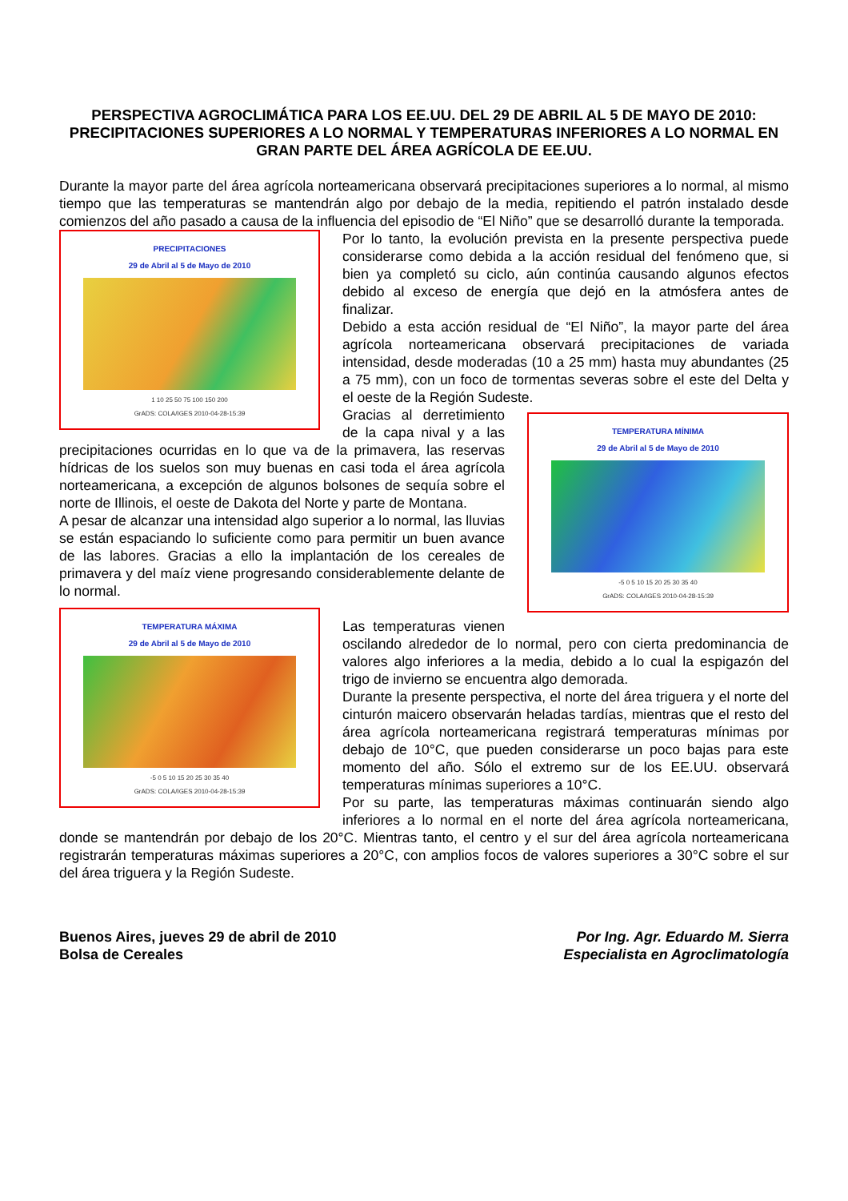PERSPECTIVA AGROCLIMÁTICA PARA LOS EE.UU. DEL 29 DE ABRIL AL 5 DE MAYO DE 2010: PRECIPITACIONES SUPERIORES A LO NORMAL Y TEMPERATURAS INFERIORES A LO NORMAL EN GRAN PARTE DEL ÁREA AGRÍCOLA DE EE.UU.
Durante la mayor parte del área agrícola norteamericana observará precipitaciones superiores a lo normal, al mismo tiempo que las temperaturas se mantendrán algo por debajo de la media, repitiendo el patrón instalado desde comienzos del año pasado a causa de la influencia del episodio de “El Niño” que se desarrolló durante la temporada.
PRECIPITACIONES
29 de Abril al 5 de Mayo de 2010
1 10 25 50 75 100 150 200
GrADS: COLA/IGES 2010-04-28-15:39
Por lo tanto, la evolución prevista en la presente perspectiva puede considerarse como debida a la acción residual del fenómeno que, si bien ya completó su ciclo, aún continúa causando algunos efectos debido al exceso de energía que dejó en la atmósfera antes de finalizar.
Debido a esta acción residual de “El Niño”, la mayor parte del área agrícola norteamericana observará precipitaciones de variada intensidad, desde moderadas (10 a 25 mm) hasta muy abundantes (25 a 75 mm), con un foco de tormentas severas sobre el este del Delta y el oeste de la Región Sudeste.
TEMPERATURA MÍNIMA
29 de Abril al 5 de Mayo de 2010
-5 0 5 10 15 20 25 30 35 40
GrADS: COLA/IGES 2010-04-28-15:39
Gracias al derretimiento de la capa nival y a las precipitaciones ocurridas en lo que va de la primavera, las reservas hídricas de los suelos son muy buenas en casi toda el área agrícola norteamericana, a excepción de algunos bolsones de sequía sobre el norte de Illinois, el oeste de Dakota del Norte y parte de Montana.
A pesar de alcanzar una intensidad algo superior a lo normal, las lluvias se están espaciando lo suficiente como para permitir un buen avance de las labores. Gracias a ello la implantación de los cereales de primavera y del maíz viene progresando considerablemente delante de lo normal.
TEMPERATURA MÁXIMA
29 de Abril al 5 de Mayo de 2010
-5 0 5 10 15 20 25 30 35 40
GrADS: COLA/IGES 2010-04-28-15:39
Las temperaturas vienen oscilando alrededor de lo normal, pero con cierta predominancia de valores algo inferiores a la media, debido a lo cual la espigazón del trigo de invierno se encuentra algo demorada.
Durante la presente perspectiva, el norte del área triguera y el norte del cinturón maicero observarán heladas tardías, mientras que el resto del área agrícola norteamericana registrará temperaturas mínimas por debajo de 10°C, que pueden considerarse un poco bajas para este momento del año. Sólo el extremo sur de los EE.UU. observará temperaturas mínimas superiores a 10°C.
Por su parte, las temperaturas máximas continuarán siendo algo inferiores a lo normal en el norte del área agrícola norteamericana, donde se mantendrán por debajo de los 20°C. Mientras tanto, el centro y el sur del área agrícola norteamericana registrarán temperaturas máximas superiores a 20°C, con amplios focos de valores superiores a 30°C sobre el sur del área triguera y la Región Sudeste.
Buenos Aires, jueves 29 de abril de 2010
Bolsa de Cereales
Por Ing. Agr. Eduardo M. Sierra
Especialista en Agroclimatología